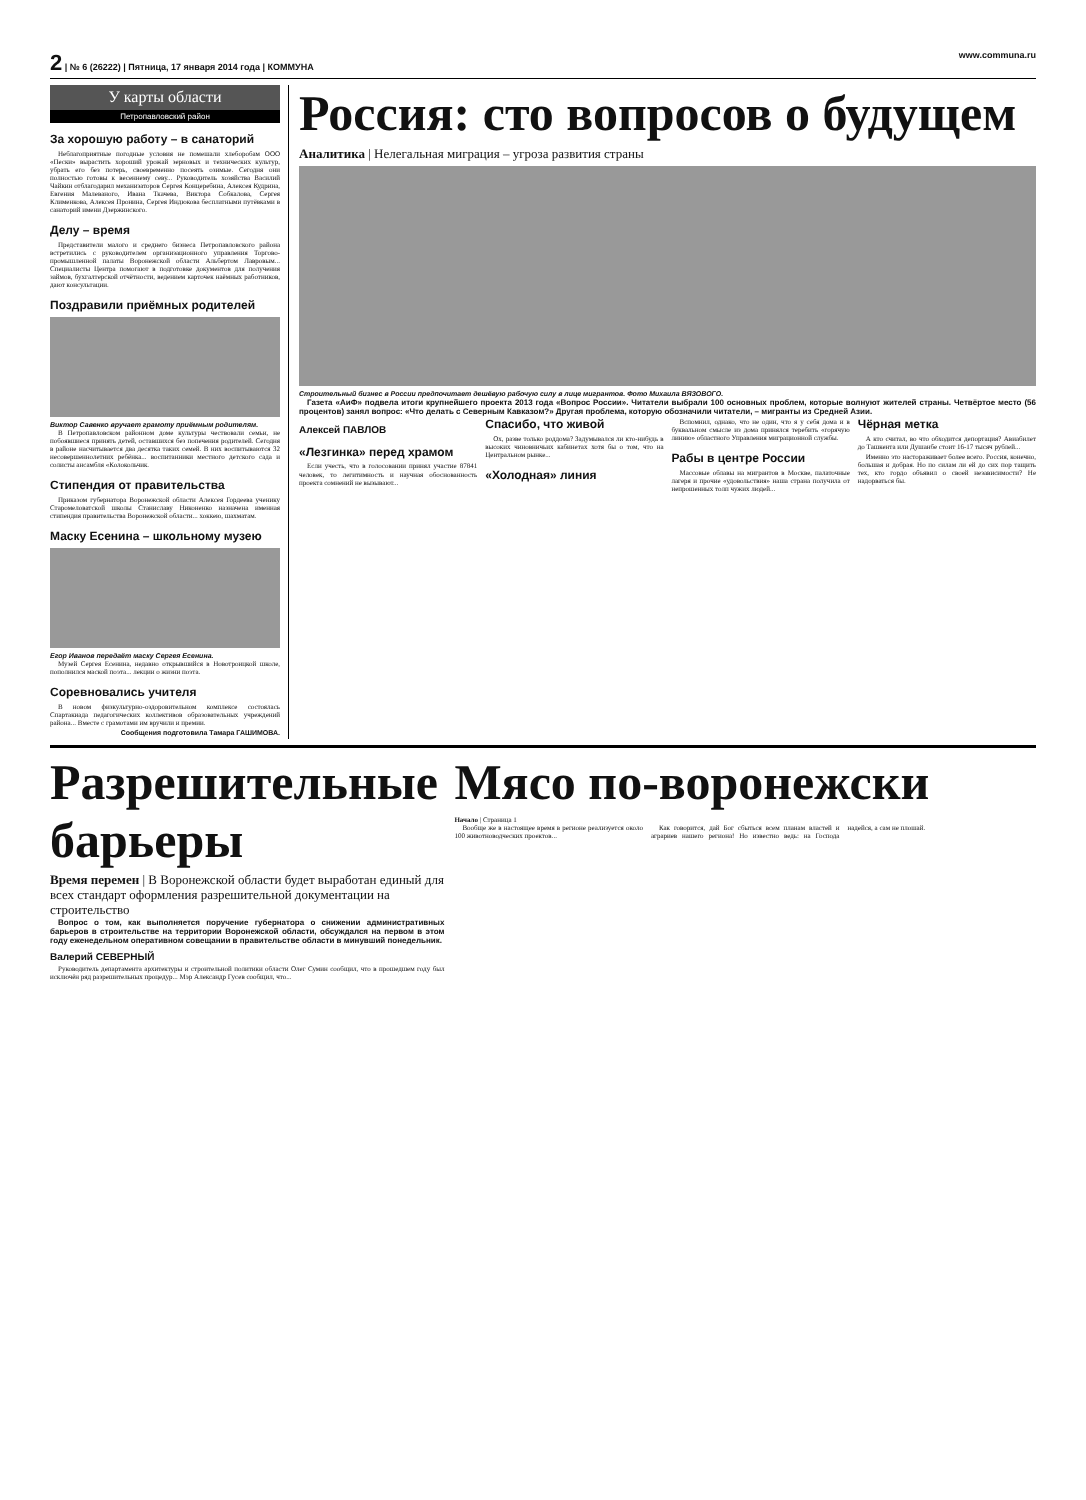2 | № 6 (26222) | Пятница, 17 января 2014 года | КОММУНА www.communa.ru
У карты области
Петропавловский район
За хорошую работу – в санаторий
Неблагоприятные погодные условия не помешали хлеборобам ООО «Пески» вырастить хороший урожай зерновых и технических культур, убрать его без потерь, своевременно посеять озимые. Сегодня они полностью готовы к весеннему севу... Руководитель хозяйства Василий Чайкин отблагодарил механизаторов Сергея Концеребина, Алексея Кудрина, Евгения Малеваного, Ивана Ткачева, Виктора Собкалова, Сергея Клименкова, Алексея Пронина, Сергея Индюкова бесплатными путёвками в санаторий имени Дзержинского.
Делу – время
Представители малого и среднего бизнеса Петропавловского района встретились с руководителем организационного управления Торгово-промышленной палаты Воронежской области Альбертом Лавровым... Специалисты Центра помогают в подготовке документов для получения займов, бухгалтерской отчётности, ведением карточек наёмных работников, дают консультации.
Поздравили приёмных родителей
Виктор Савенко вручает грамоту приёмным родителям.
В Петропавловском районном доме культуры чествовали семьи, не побоявшиеся принять детей, оставшихся без попечения родителей. Сегодня в районе насчитывается два десятка таких семей. В них воспитываются 32 несовершеннолетних ребёнка... воспитанники местного детского сада и солисты ансамбля «Колокольчик.
Стипендия от правительства
Приказом губернатора Воронежской области Алексея Гордеева ученику Старомеловатской школы Станиславу Никоненко назначена именная стипендия правительства Воронежской области... хоккею, шахматам.
Маску Есенина – школьному музею
Егор Иванов передаёт маску Сергея Есенина.
Музей Сергея Есенина, недавно открывшийся в Новотроицкой школе, пополнился маской поэта... лекции о жизни поэта.
Соревновались учителя
В новом физкультурно-оздоровительном комплексе состоялась Спартакиада педагогических коллективов образовательных учреждений района... Вместе с грамотами им вручили и премии.
Сообщения подготовила Тамара ГАШИМОВА.
Россия: сто вопросов о будущем
Аналитика | Нелегальная миграция – угроза развития страны
Строительный бизнес в России предпочитает дешёвую рабочую силу в лице мигрантов. Фото Михаила ВЯЗОВОГО.
Газета «АиФ» подвела итоги крупнейшего проекта 2013 года «Вопрос России». Читатели выбрали 100 основных проблем, которые волнуют жителей страны. Четвёртое место (56 процентов) занял вопрос: «Что делать с Северным Кавказом?» Другая проблема, которую обозначили читатели, – мигранты из Средней Азии.
Алексей ПАВЛОВ
«Лезгинка» перед храмом
Если учесть, что в голосовании принял участие 87841 человек, то легитимность и научная обоснованность проекта сомнений не вызывают...
Спасибо, что живой
Ох, разве только роддома? Задумывался ли кто-нибудь в высоких чиновничьих кабинетах хотя бы о том, что на Центральном рынке...
«Холодная» линия
Вспомнил, однако, что не один, что я у себя дома и в буквальном смысле из дома принялся теребить «горячую линию» областного Управления миграционной службы.
Рабы в центре России
Массовые облавы на мигрантов в Москве, палаточные лагеря и прочие «удовольствия» наша страна получила от непрошенных толп чужих людей...
Чёрная метка
А кто считал, во что обходится депортация? Авиабилет до Ташкента или Душанбе стоит 16-17 тысяч рублей...
Именно это настораживает более всего. Россия, конечно, большая и добрая. Но по силам ли ей до сих пор тащить тех, кто гордо объявил о своей независимости? Не надорваться бы.
Разрешительные барьеры
Время перемен | В Воронежской области будет выработан единый для всех стандарт оформления разрешительной документации на строительство
Вопрос о том, как выполняется поручение губернатора о снижении административных барьеров в строительстве на территории Воронежской области, обсуждался на первом в этом году еженедельном оперативном совещании в правительстве области в минувший понедельник.
Валерий СЕВЕРНЫЙ
Руководитель департамента архитектуры и строительной политики области Олег Сумин сообщил, что в прошедшем году был исключён ряд разрешительных процедур... Мэр Александр Гусев сообщил, что...
Мясо по-воронежски
Начало | Страница 1
Вообще же в настоящее время в регионе реализуется около 100 животноводческих проектов...
Как говорится, дай Бог сбыться всем планам властей и аграриев нашего региона! Но известно ведь: на Господа надейся, а сам не плошай.